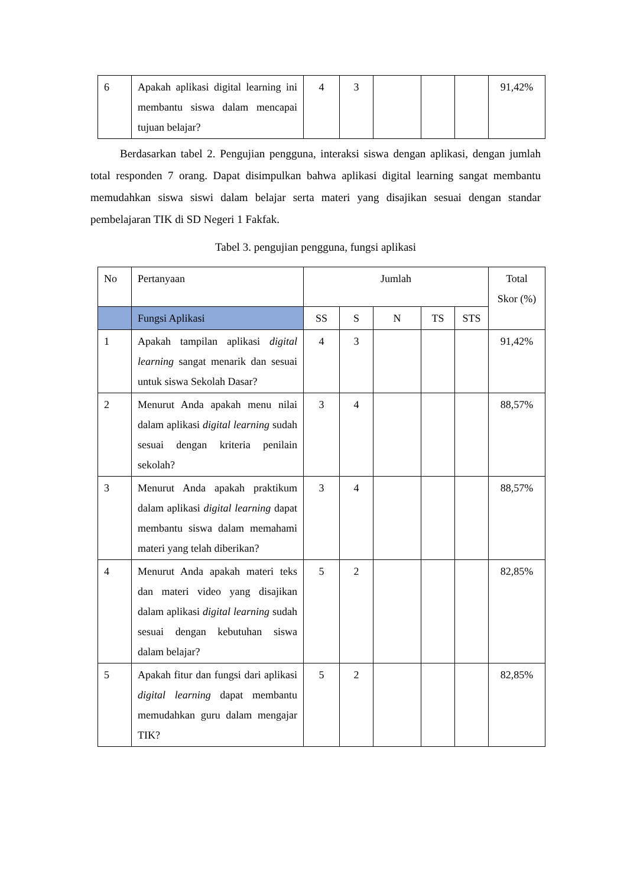| 6 | Apakah aplikasi digital learning ini membantu siswa dalam mencapai tujuan belajar? | 4 | 3 | | | | 91,42% |
Berdasarkan tabel 2. Pengujian pengguna, interaksi siswa dengan aplikasi, dengan jumlah total responden 7 orang. Dapat disimpulkan bahwa aplikasi digital learning sangat membantu memudahkan siswa siswi dalam belajar serta materi yang disajikan sesuai dengan standar pembelajaran TIK di SD Negeri 1 Fakfak.
Tabel 3. pengujian pengguna, fungsi aplikasi
| No | Pertanyaan | Jumlah | | | | | Total Skor (%) |
| --- | --- | --- | --- | --- | --- | --- | --- |
| | Fungsi Aplikasi | SS | S | N | TS | STS | |
| 1 | Apakah tampilan aplikasi digital learning sangat menarik dan sesuai untuk siswa Sekolah Dasar? | 4 | 3 | | | | 91,42% |
| 2 | Menurut Anda apakah menu nilai dalam aplikasi digital learning sudah sesuai dengan kriteria penilain sekolah? | 3 | 4 | | | | 88,57% |
| 3 | Menurut Anda apakah praktikum dalam aplikasi digital learning dapat membantu siswa dalam memahami materi yang telah diberikan? | 3 | 4 | | | | 88,57% |
| 4 | Menurut Anda apakah materi teks dan materi video yang disajikan dalam aplikasi digital learning sudah sesuai dengan kebutuhan siswa dalam belajar? | 5 | 2 | | | | 82,85% |
| 5 | Apakah fitur dan fungsi dari aplikasi digital learning dapat membantu memudahkan guru dalam mengajar TIK? | 5 | 2 | | | | 82,85% |